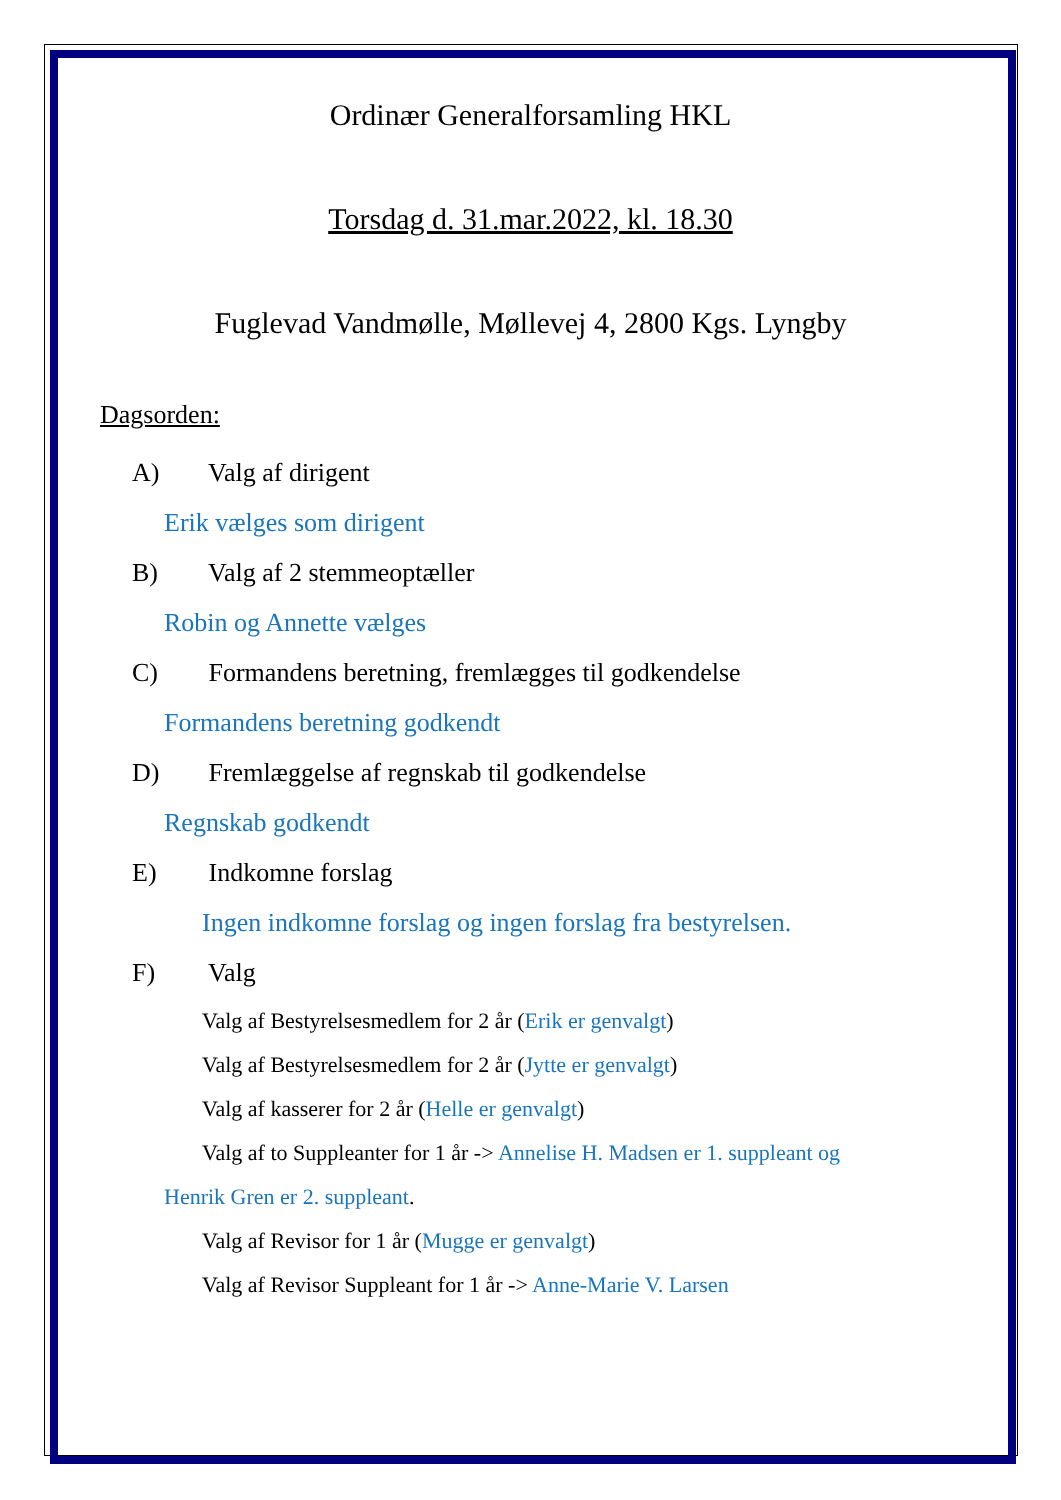Ordinær Generalforsamling HKL
Torsdag d. 31.mar.2022, kl. 18.30
Fuglevad Vandmølle, Møllevej 4, 2800 Kgs. Lyngby
Dagsorden:
A) Valg af dirigent
Erik vælges som dirigent
B) Valg af 2 stemmeoptæller
Robin og Annette vælges
C) Formandens beretning, fremlægges til godkendelse
Formandens beretning godkendt
D) Fremlæggelse af regnskab til godkendelse
Regnskab godkendt
E) Indkomne forslag
Ingen indkomne forslag og ingen forslag fra bestyrelsen.
F) Valg
Valg af Bestyrelsesmedlem for 2 år (Erik er genvalgt)
Valg af Bestyrelsesmedlem for 2 år (Jytte er genvalgt)
Valg af kasserer for 2 år (Helle er genvalgt)
Valg af to Suppleanter for 1 år -> Annelise H. Madsen er 1. suppleant og
Henrik Gren er 2. suppleant.
Valg af Revisor for 1 år (Mugge er genvalgt)
Valg af Revisor Suppleant for 1 år -> Anne-Marie V. Larsen